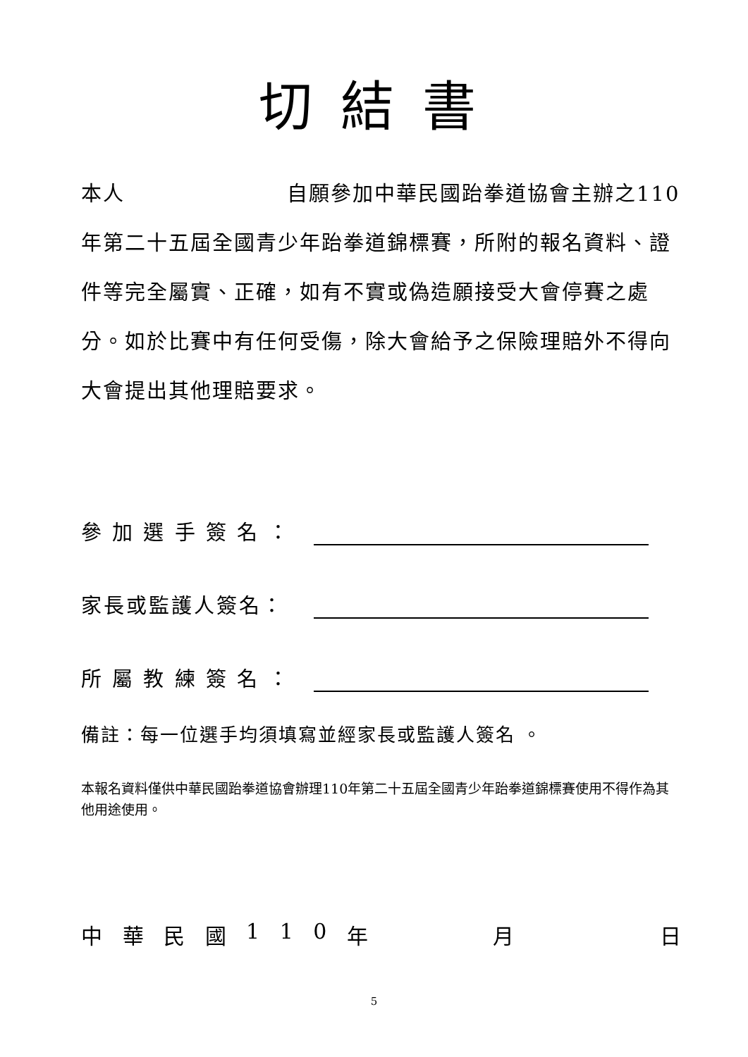切結書
本人 自願參加中華民國跆拳道協會主辦之110年第二十五屆全國青少年跆拳道錦標賽，所附的報名資料、證件等完全屬實、正確，如有不實或偽造願接受大會停賽之處分。如於比賽中有任何受傷，除大會給予之保險理賠外不得向大會提出其他理賠要求。
參 加 選 手 簽 名 ：
家長或監護人簽名：
所 屬 教 練 簽 名 ：
備註：每一位選手均須填寫並經家長或監護人簽名 。
本報名資料僅供中華民國跆拳道協會辦理110年第二十五屆全國青少年跆拳道錦標賽使用不得作為其他用途使用。
中華民國 110 年 月 日
5